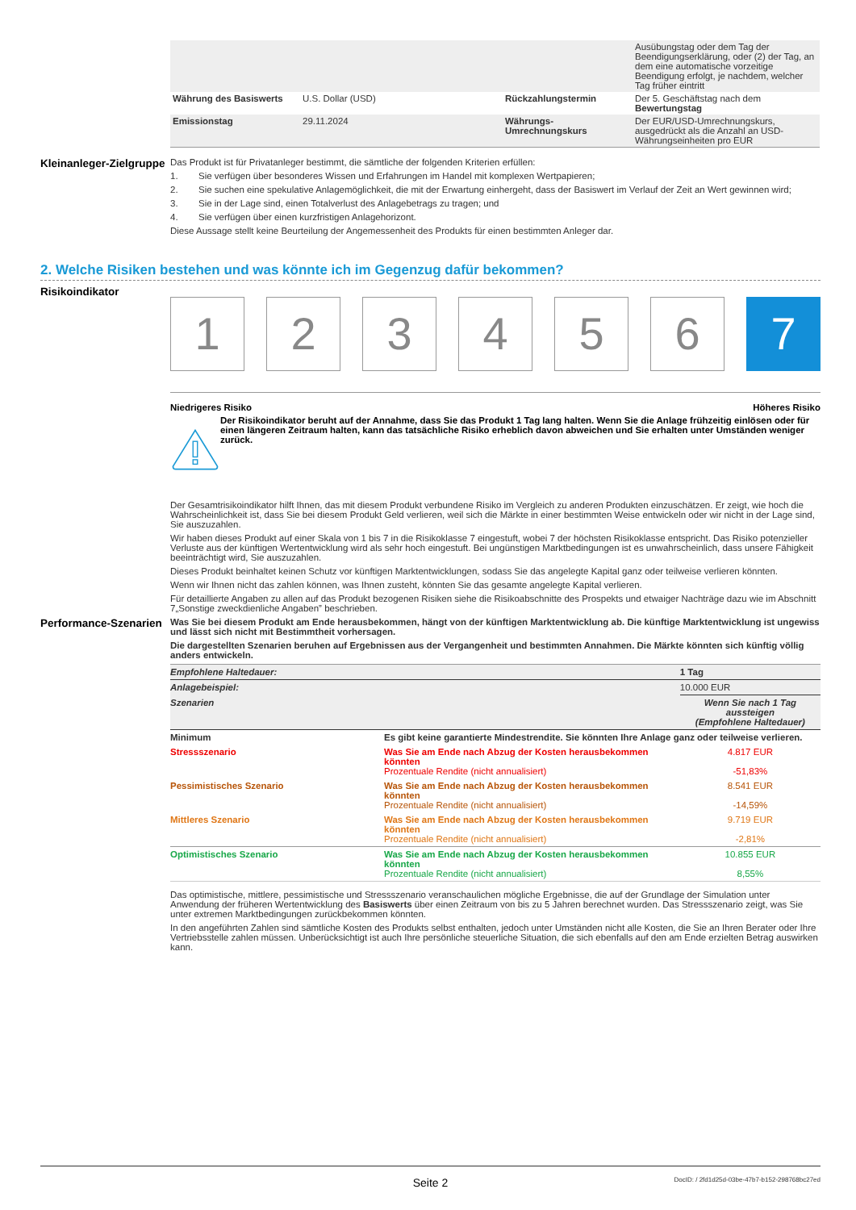| | | | Ausübungstag oder dem Tag der Beendigungserklärung, oder (2) der Tag, an dem eine automatische vorzeitige Beendigung erfolgt, je nachdem, welcher Tag früher eintritt |
| Währung des Basiswerts | U.S. Dollar (USD) | Rückzahlungstermin | Der 5. Geschäftstag nach dem Bewertungstag |
| Emissionstag | 29.11.2024 | Währungs-Umrechnungskurs | Der EUR/USD-Umrechnungskurs, ausgedrückt als die Anzahl an USD-Währungseinheiten pro EUR |
Kleinanleger-Zielgruppe
Das Produkt ist für Privatanleger bestimmt, die sämtliche der folgenden Kriterien erfüllen:
1. Sie verfügen über besonderes Wissen und Erfahrungen im Handel mit komplexen Wertpapieren;
2. Sie suchen eine spekulative Anlagemöglichkeit, die mit der Erwartung einhergeht, dass der Basiswert im Verlauf der Zeit an Wert gewinnen wird;
3. Sie in der Lage sind, einen Totalverlust des Anlagebetrags zu tragen; und
4. Sie verfügen über einen kurzfristigen Anlagehorizont.
Diese Aussage stellt keine Beurteilung der Angemessenheit des Produkts für einen bestimmten Anleger dar.
2. Welche Risiken bestehen und was könnte ich im Gegenzug dafür bekommen?
Risikoindikator
1 2 3 4 5 6 7
Niedrigeres Risiko Höheres Risiko
Der Risikoindikator beruht auf der Annahme, dass Sie das Produkt 1 Tag lang halten. Wenn Sie die Anlage frühzeitig einlösen oder für einen längeren Zeitraum halten, kann das tatsächliche Risiko erheblich davon abweichen und Sie erhalten unter Umständen weniger zurück.
Der Gesamtrisikoindikator hilft Ihnen, das mit diesem Produkt verbundene Risiko im Vergleich zu anderen Produkten einzuschätzen. Er zeigt, wie hoch die Wahrscheinlichkeit ist, dass Sie bei diesem Produkt Geld verlieren, weil sich die Märkte in einer bestimmten Weise entwickeln oder wir nicht in der Lage sind, Sie auszuzahlen.
Wir haben dieses Produkt auf einer Skala von 1 bis 7 in die Risikoklasse 7 eingestuft, wobei 7 der höchsten Risikoklasse entspricht. Das Risiko potenzieller Verluste aus der künftigen Wertentwicklung wird als sehr hoch eingestuft. Bei ungünstigen Marktbedingungen ist es unwahrscheinlich, dass unsere Fähigkeit beeinträchtigt wird, Sie auszuzahlen.
Dieses Produkt beinhaltet keinen Schutz vor künftigen Marktentwicklungen, sodass Sie das angelegte Kapital ganz oder teilweise verlieren könnten.
Wenn wir Ihnen nicht das zahlen können, was Ihnen zusteht, könnten Sie das gesamte angelegte Kapital verlieren.
Für detaillierte Angaben zu allen auf das Produkt bezogenen Risiken siehe die Risikoabschnitte des Prospekts und etwaiger Nachträge dazu wie im Abschnitt 7„Sonstige zweckdienliche Angaben” beschrieben.
Performance-Szenarien
Was Sie bei diesem Produkt am Ende herausbekommen, hängt von der künftigen Marktentwicklung ab. Die künftige Marktentwicklung ist ungewiss und lässt sich nicht mit Bestimmtheit vorhersagen.
Die dargestellten Szenarien beruhen auf Ergebnissen aus der Vergangenheit und bestimmten Annahmen. Die Märkte könnten sich künftig völlig anders entwickeln.
| Empfohlene Haltedauer: | | 1 Tag |
| Anlagebeispiel: | | 10.000 EUR |
| Szenarien | | Wenn Sie nach 1 Tag aussteigen (Empfohlene Haltedauer) |
| Minimum | Es gibt keine garantierte Mindestrendite. Sie könnten Ihre Anlage ganz oder teilweise verlieren. | |
| Stressszenario | Was Sie am Ende nach Abzug der Kosten herausbekommen könnten Prozentuale Rendite (nicht annualisiert) | 4.817 EUR -51,83% |
| Pessimistisches Szenario | Was Sie am Ende nach Abzug der Kosten herausbekommen könnten Prozentuale Rendite (nicht annualisiert) | 8.541 EUR -14,59% |
| Mittleres Szenario | Was Sie am Ende nach Abzug der Kosten herausbekommen könnten Prozentuale Rendite (nicht annualisiert) | 9.719 EUR -2,81% |
| Optimistisches Szenario | Was Sie am Ende nach Abzug der Kosten herausbekommen könnten Prozentuale Rendite (nicht annualisiert) | 10.855 EUR 8,55% |
Das optimistische, mittlere, pessimistische und Stressszenario veranschaulichen mögliche Ergebnisse, die auf der Grundlage der Simulation unter Anwendung der früheren Wertentwicklung des Basiswerts über einen Zeitraum von bis zu 5 Jahren berechnet wurden. Das Stressszenario zeigt, was Sie unter extremen Marktbedingungen zurückbekommen könnten.
In den angeführten Zahlen sind sämtliche Kosten des Produkts selbst enthalten, jedoch unter Umständen nicht alle Kosten, die Sie an Ihren Berater oder Ihre Vertriebsstelle zahlen müssen. Unberücksichtigt ist auch Ihre persönliche steuerliche Situation, die sich ebenfalls auf den am Ende erzielten Betrag auswirken kann.
Seite 2 DocID: / 2fd1d25d-03be-47b7-b152-298768bc27ed